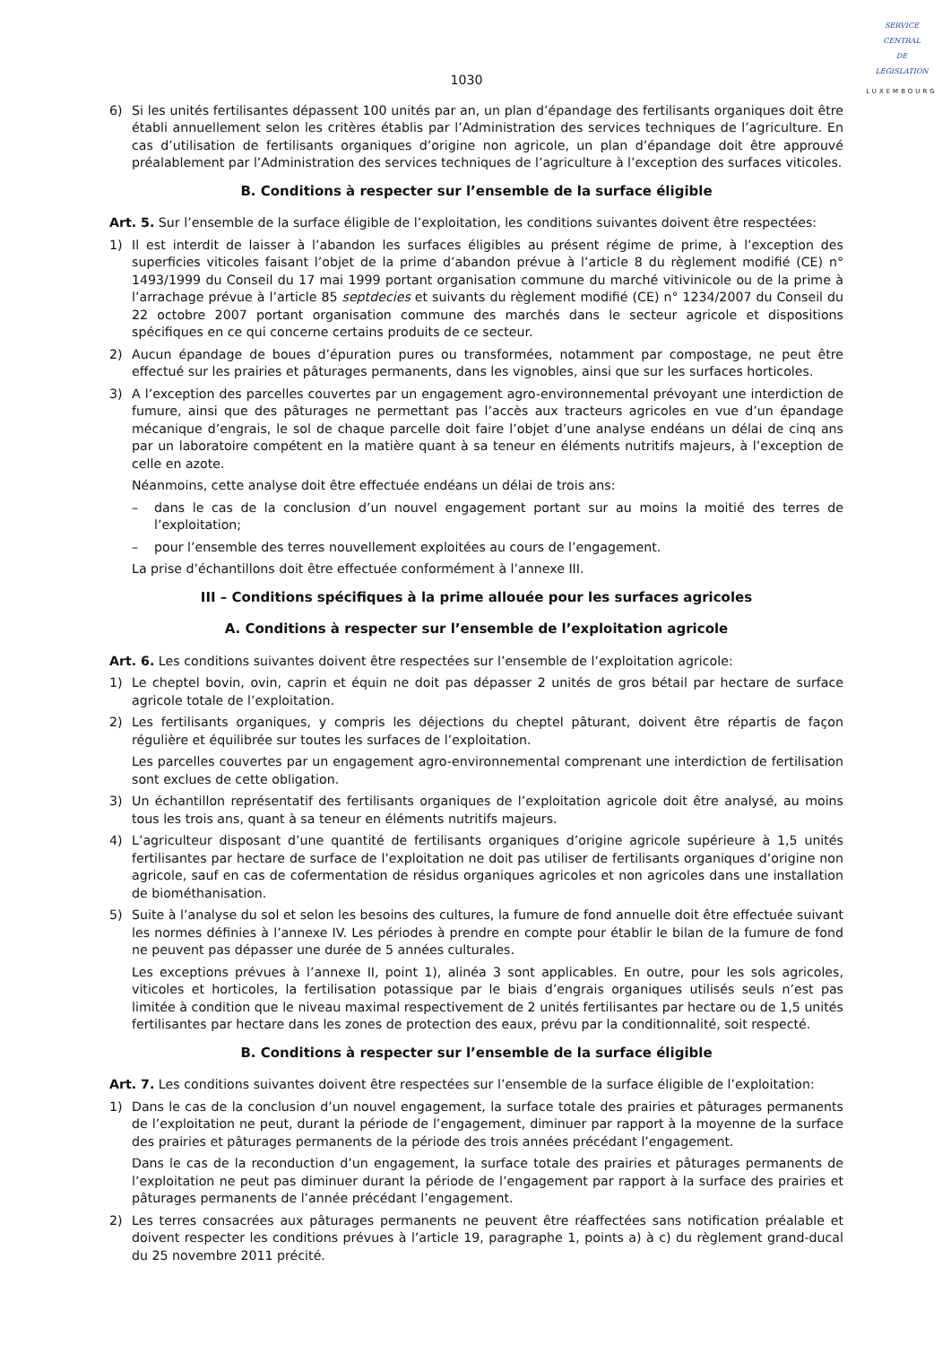SERVICE
CENTRAL
DE
LÉGISLATION
LUXEMBOURG
1030
6) Si les unités fertilisantes dépassent 100 unités par an, un plan d’épandage des fertilisants organiques doit être établi annuellement selon les critères établis par l’Administration des services techniques de l’agriculture. En cas d’utilisation de fertilisants organiques d’origine non agricole, un plan d’épandage doit être approuvé préalablement par l’Administration des services techniques de l’agriculture à l’exception des surfaces viticoles.
B. Conditions à respecter sur l’ensemble de la surface éligible
Art. 5. Sur l’ensemble de la surface éligible de l’exploitation, les conditions suivantes doivent être respectées:
1) Il est interdit de laisser à l’abandon les surfaces éligibles au présent régime de prime, à l’exception des superficies viticoles faisant l’objet de la prime d’abandon prévue à l’article 8 du règlement modifié (CE) n° 1493/1999 du Conseil du 17 mai 1999 portant organisation commune du marché vitivinicole ou de la prime à l’arrachage prévue à l’article 85 septdecies et suivants du règlement modifié (CE) n° 1234/2007 du Conseil du 22 octobre 2007 portant organisation commune des marchés dans le secteur agricole et dispositions spécifiques en ce qui concerne certains produits de ce secteur.
2) Aucun épandage de boues d’épuration pures ou transformées, notamment par compostage, ne peut être effectué sur les prairies et pâturages permanents, dans les vignobles, ainsi que sur les surfaces horticoles.
3) A l’exception des parcelles couvertes par un engagement agro-environnemental prévoyant une interdiction de fumure, ainsi que des pâturages ne permettant pas l’accès aux tracteurs agricoles en vue d’un épandage mécanique d’engrais, le sol de chaque parcelle doit faire l’objet d’une analyse endéans un délai de cinq ans par un laboratoire compétent en la matière quant à sa teneur en éléments nutritifs majeurs, à l’exception de celle en azote.
Néanmoins, cette analyse doit être effectuée endéans un délai de trois ans:
– dans le cas de la conclusion d’un nouvel engagement portant sur au moins la moitié des terres de l’exploitation;
– pour l’ensemble des terres nouvellement exploitées au cours de l’engagement.
La prise d’échantillons doit être effectuée conformément à l’annexe III.
III – Conditions spécifiques à la prime allouée pour les surfaces agricoles
A. Conditions à respecter sur l’ensemble de l’exploitation agricole
Art. 6. Les conditions suivantes doivent être respectées sur l’ensemble de l’exploitation agricole:
1) Le cheptel bovin, ovin, caprin et équin ne doit pas dépasser 2 unités de gros bétail par hectare de surface agricole totale de l’exploitation.
2) Les fertilisants organiques, y compris les déjections du cheptel pâturant, doivent être répartis de façon régulière et équilibrée sur toutes les surfaces de l’exploitation.
Les parcelles couvertes par un engagement agro-environnemental comprenant une interdiction de fertilisation sont exclues de cette obligation.
3) Un échantillon représentatif des fertilisants organiques de l’exploitation agricole doit être analysé, au moins tous les trois ans, quant à sa teneur en éléments nutritifs majeurs.
4) L’agriculteur disposant d’une quantité de fertilisants organiques d’origine agricole supérieure à 1,5 unités fertilisantes par hectare de surface de l’exploitation ne doit pas utiliser de fertilisants organiques d’origine non agricole, sauf en cas de cofermentation de résidus organiques agricoles et non agricoles dans une installation de biométhanisation.
5) Suite à l’analyse du sol et selon les besoins des cultures, la fumure de fond annuelle doit être effectuée suivant les normes définies à l’annexe IV. Les périodes à prendre en compte pour établir le bilan de la fumure de fond ne peuvent pas dépasser une durée de 5 années culturales.
Les exceptions prévues à l’annexe II, point 1), alinéa 3 sont applicables. En outre, pour les sols agricoles, viticoles et horticoles, la fertilisation potassique par le biais d’engrais organiques utilisés seuls n’est pas limitée à condition que le niveau maximal respectivement de 2 unités fertilisantes par hectare ou de 1,5 unités fertilisantes par hectare dans les zones de protection des eaux, prévu par la conditionnalité, soit respecté.
B. Conditions à respecter sur l’ensemble de la surface éligible
Art. 7. Les conditions suivantes doivent être respectées sur l’ensemble de la surface éligible de l’exploitation:
1) Dans le cas de la conclusion d’un nouvel engagement, la surface totale des prairies et pâturages permanents de l’exploitation ne peut, durant la période de l’engagement, diminuer par rapport à la moyenne de la surface des prairies et pâturages permanents de la période des trois années précédant l’engagement.
Dans le cas de la reconduction d’un engagement, la surface totale des prairies et pâturages permanents de l’exploitation ne peut pas diminuer durant la période de l’engagement par rapport à la surface des prairies et pâturages permanents de l’année précédant l’engagement.
2) Les terres consacrées aux pâturages permanents ne peuvent être réaffectées sans notification préalable et doivent respecter les conditions prévues à l’article 19, paragraphe 1, points a) à c) du règlement grand-ducal du 25 novembre 2011 précité.